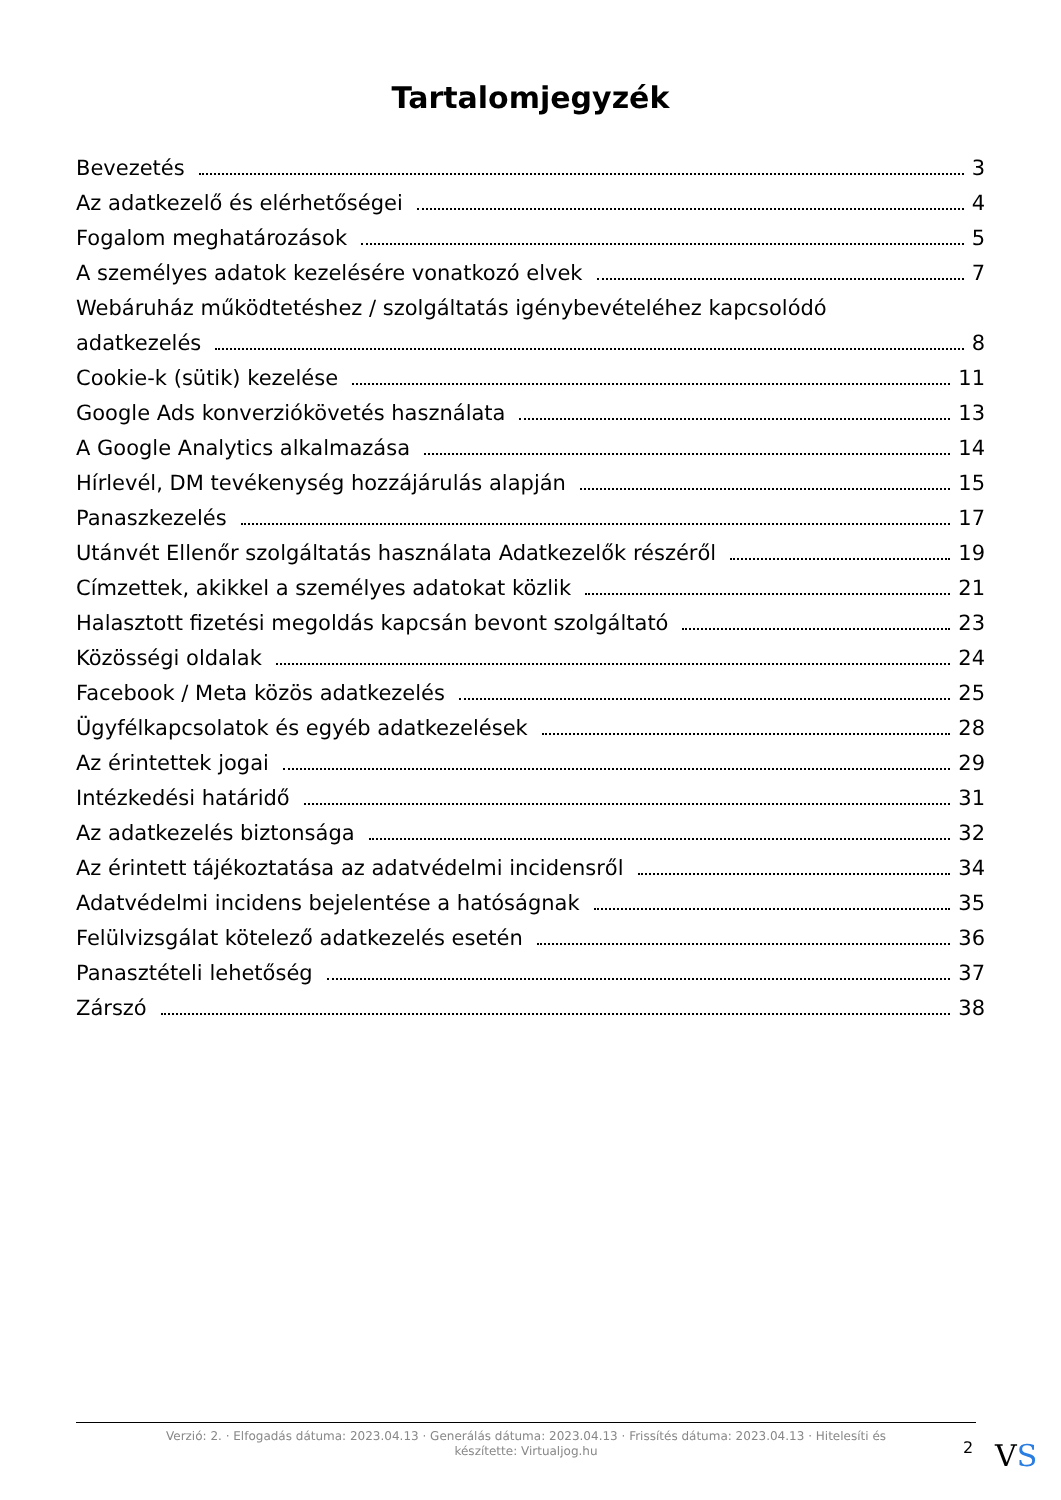Tartalomjegyzék
Bevezetés 3
Az adatkezelő és elérhetőségei 4
Fogalom meghatározások 5
A személyes adatok kezelésére vonatkozó elvek 7
Webáruház működtetéshez / szolgáltatás igénybevételéhez kapcsolódó
adatkezelés 8
Cookie-k (sütik) kezelése 11
Google Ads konverziókövetés használata 13
A Google Analytics alkalmazása 14
Hírlevél, DM tevékenység hozzájárulás alapján 15
Panaszkezelés 17
Utánvét Ellenőr szolgáltatás használata Adatkezelők részéről 19
Címzettek, akikkel a személyes adatokat közlik 21
Halasztott fizetési megoldás kapcsán bevont szolgáltató 23
Közösségi oldalak 24
Facebook / Meta közös adatkezelés 25
Ügyfélkapcsolatok és egyéb adatkezelések 28
Az érintettek jogai 29
Intézkedési határidő 31
Az adatkezelés biztonsága 32
Az érintett tájékoztatása az adatvédelmi incidensről 34
Adatvédelmi incidens bejelentése a hatóságnak 35
Felülvizsgálat kötelező adatkezelés esetén 36
Panasztételi lehetőség 37
Zárszó 38
Verzió: 2. · Elfogadás dátuma: 2023.04.13 · Generálás dátuma: 2023.04.13 · Frissítés dátuma: 2023.04.13 · Hitelesíti és készítette: Virtualjog.hu
2 VS